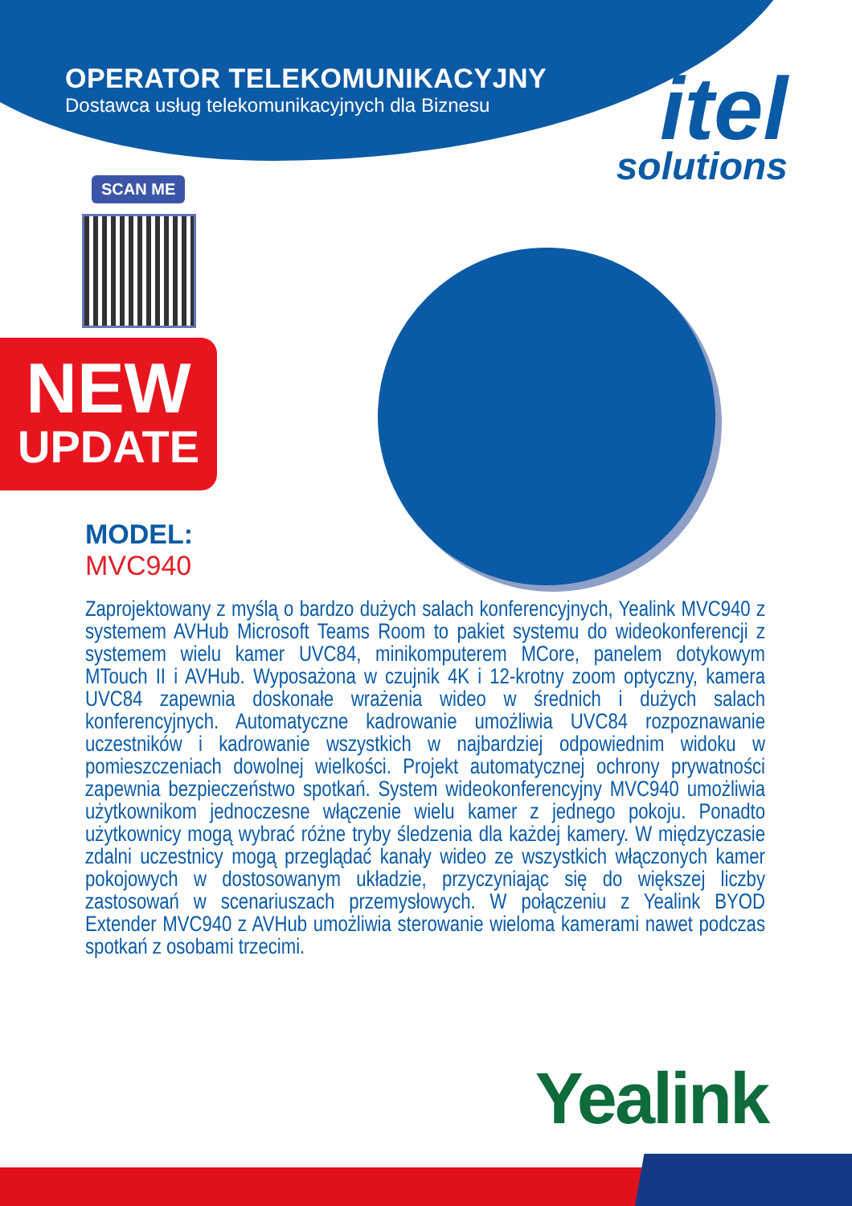OPERATOR TELEKOMUNIKACYJNY
Dostawca usług telekomunikacyjnych dla Biznesu
itel
solutions
SCAN ME
NEW
UPDATE
MODEL:
MVC940
Zaprojektowany z myślą o bardzo dużych salach konferencyjnych, Yealink MVC940 z systemem AVHub Microsoft Teams Room to pakiet systemu do wideokonferencji z systemem wielu kamer UVC84, minikomputerem MCore, panelem dotykowym MTouch II i AVHub. Wyposażona w czujnik 4K i 12-krotny zoom optyczny, kamera UVC84 zapewnia doskonałe wrażenia wideo w średnich i dużych salach konferencyjnych. Automatyczne kadrowanie umożliwia UVC84 rozpoznawanie uczestników i kadrowanie wszystkich w najbardziej odpowiednim widoku w pomieszczeniach dowolnej wielkości. Projekt automatycznej ochrony prywatności zapewnia bezpieczeństwo spotkań. System wideokonferencyjny MVC940 umożliwia użytkownikom jednoczesne włączenie wielu kamer z jednego pokoju. Ponadto użytkownicy mogą wybrać różne tryby śledzenia dla każdej kamery. W międzyczasie zdalni uczestnicy mogą przeglądać kanały wideo ze wszystkich włączonych kamer pokojowych w dostosowanym układzie, przyczyniając się do większej liczby zastosowań w scenariuszach przemysłowych. W połączeniu z Yealink BYOD Extender MVC940 z AVHub umożliwia sterowanie wieloma kamerami nawet podczas spotkań z osobami trzecimi.
Yealink